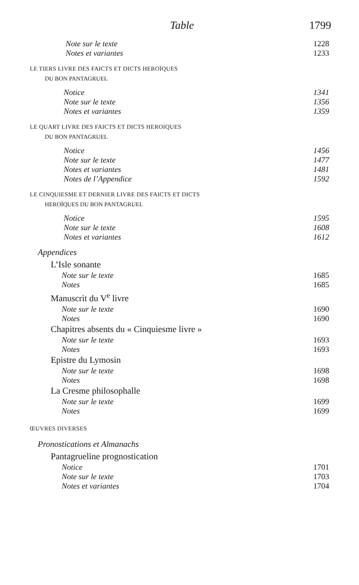Table 1799
Note sur le texte 1228
Notes et variantes 1233
LE TIERS LIVRE DES FAICTS ET DICTS HEROÏQUES
DU BON PANTAGRUEL
Notice 1341
Note sur le texte 1356
Notes et variantes 1359
LE QUART LIVRE DES FAICTS ET DICTS HEROIQUES
DU BON PANTAGRUEL
Notice 1456
Note sur le texte 1477
Notes et variantes 1481
Notes de l’Appendice 1592
LE CINQUIESME ET DERNIER LIVRE DES FAICTS ET DICTS
HEROÏQUES DU BON PANTAGRUEL
Notice 1595
Note sur le texte 1608
Notes et variantes 1612
Appendices
L’Isle sonante
Note sur le texte 1685
Notes 1685
Manuscrit du V<sup>e</sup> livre
Note sur le texte 1690
Notes 1690
Chapitres absents du « Cinquiesme livre »
Note sur le texte 1693
Notes 1693
Epistre du Lymosin
Note sur le texte 1698
Notes 1698
La Cresme philosophalle
Note sur le texte 1699
Notes 1699
ŒUVRES DIVERSES
Pronostications et Almanachs
Pantagrueline prognostication
Notice 1701
Note sur le texte 1703
Notes et variantes 1704